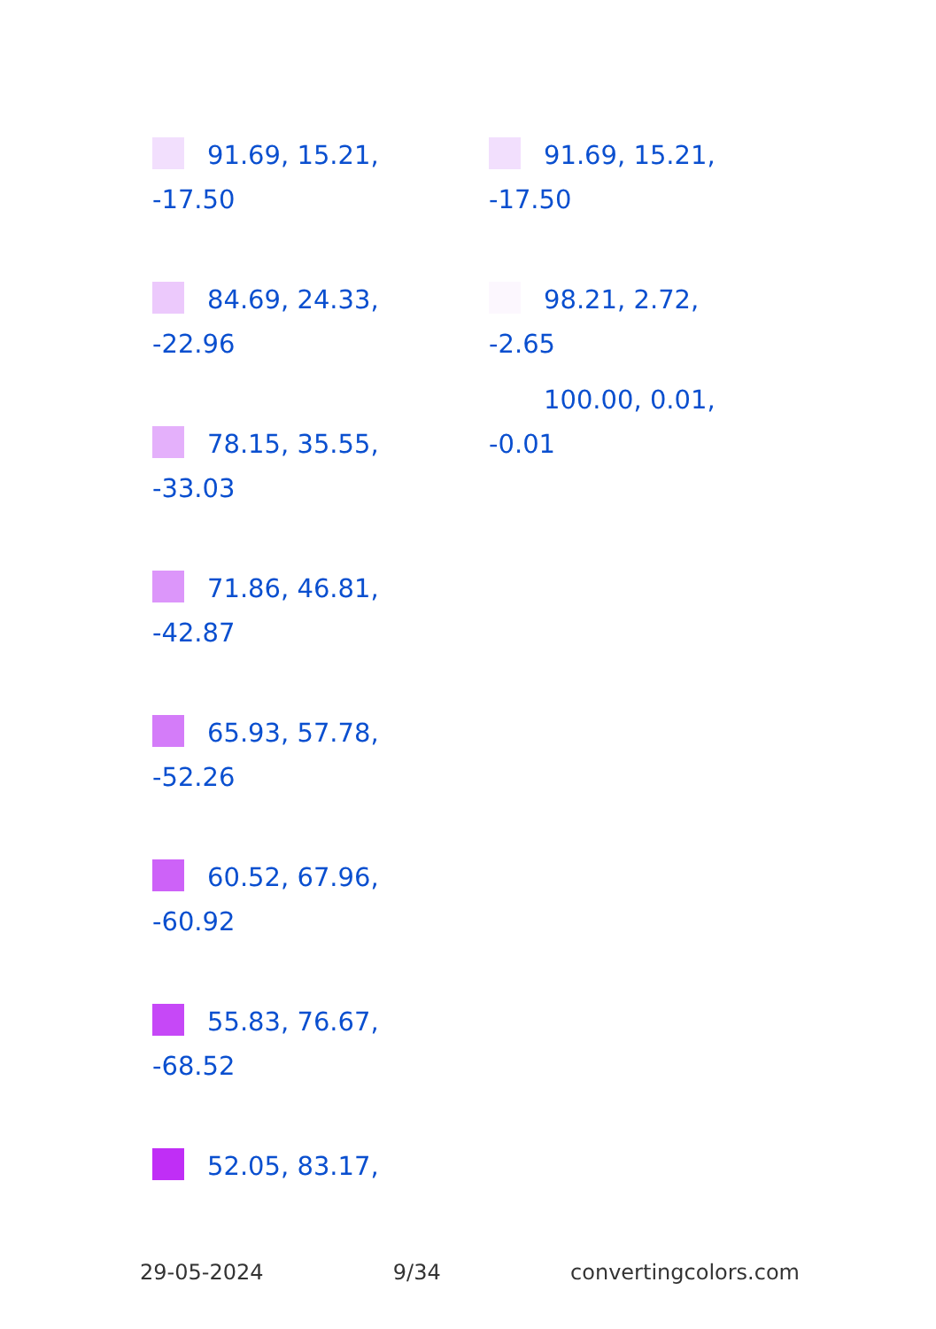91.69, 15.21, -17.50
84.69, 24.33, -22.96
78.15, 35.55, -33.03
71.86, 46.81, -42.87
65.93, 57.78, -52.26
60.52, 67.96, -60.92
55.83, 76.67, -68.52
52.05, 83.17,
91.69, 15.21, -17.50
98.21, 2.72, -2.65
100.00, 0.01, -0.01
29-05-2024 9/34 convertingcolors.com